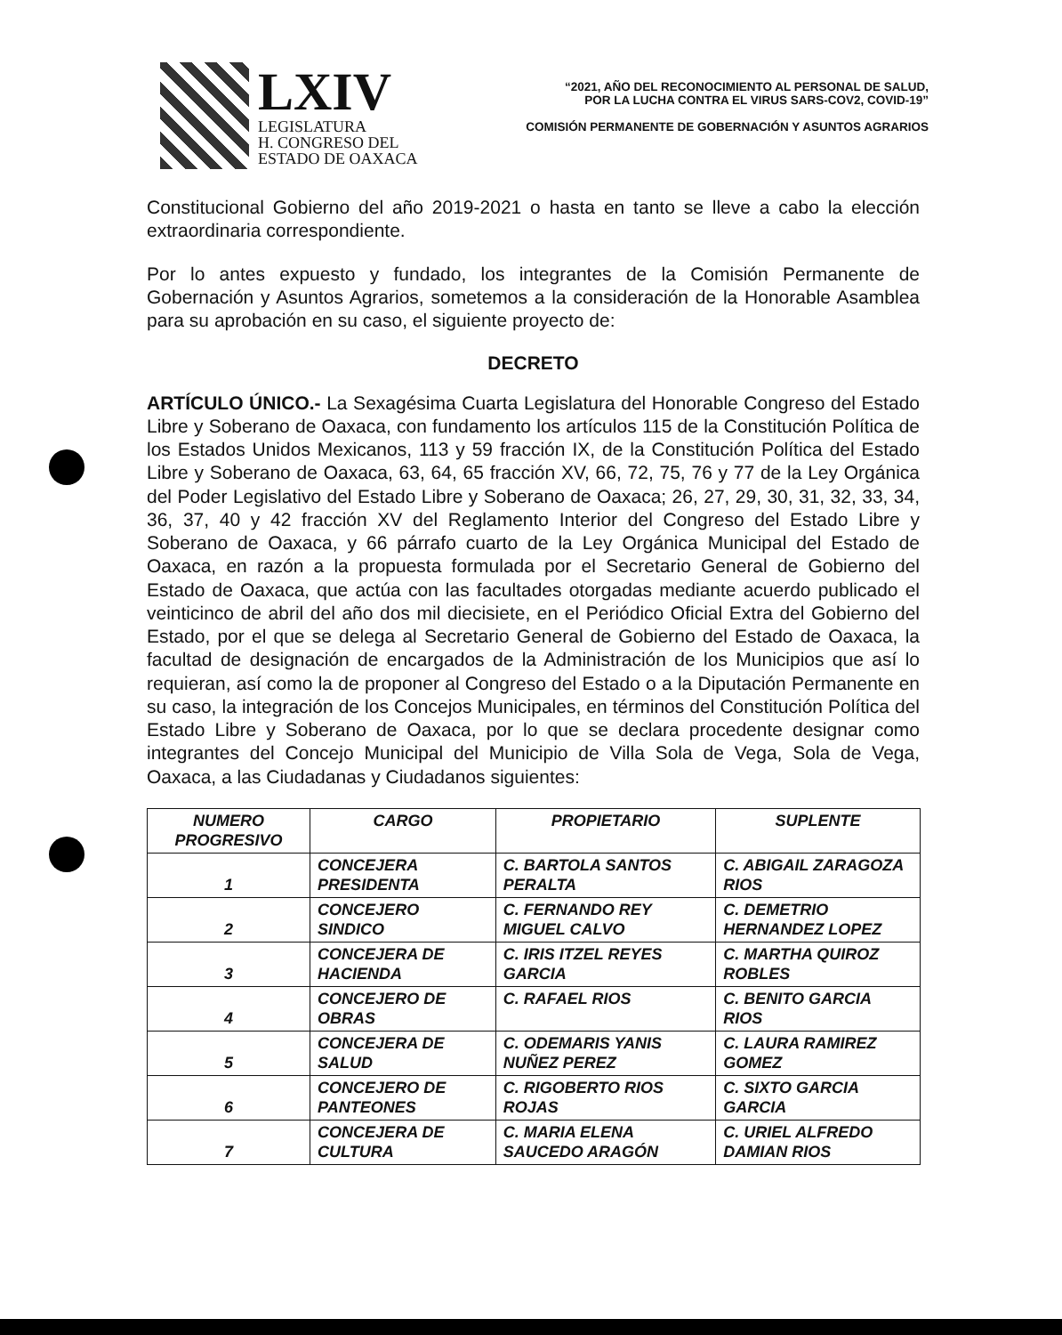LXIV
LEGISLATURA
H. CONGRESO DEL
ESTADO DE OAXACA
“2021, AÑO DEL RECONOCIMIENTO AL PERSONAL DE SALUD,
POR LA LUCHA CONTRA EL VIRUS SARS-COV2, COVID-19”
COMISIÓN PERMANENTE DE GOBERNACIÓN Y ASUNTOS AGRARIOS
Constitucional Gobierno del año 2019-2021 o hasta en tanto se lleve a cabo la elección extraordinaria correspondiente.
Por lo antes expuesto y fundado, los integrantes de la Comisión Permanente de Gobernación y Asuntos Agrarios, sometemos a la consideración de la Honorable Asamblea para su aprobación en su caso, el siguiente proyecto de:
DECRETO
ARTÍCULO ÚNICO.- La Sexagésima Cuarta Legislatura del Honorable Congreso del Estado Libre y Soberano de Oaxaca, con fundamento los artículos 115 de la Constitución Política de los Estados Unidos Mexicanos, 113 y 59 fracción IX, de la Constitución Política del Estado Libre y Soberano de Oaxaca, 63, 64, 65 fracción XV, 66, 72, 75, 76 y 77 de la Ley Orgánica del Poder Legislativo del Estado Libre y Soberano de Oaxaca; 26, 27, 29, 30, 31, 32, 33, 34, 36, 37, 40 y 42 fracción XV del Reglamento Interior del Congreso del Estado Libre y Soberano de Oaxaca, y 66 párrafo cuarto de la Ley Orgánica Municipal del Estado de Oaxaca, en razón a la propuesta formulada por el Secretario General de Gobierno del Estado de Oaxaca, que actúa con las facultades otorgadas mediante acuerdo publicado el veinticinco de abril del año dos mil diecisiete, en el Periódico Oficial Extra del Gobierno del Estado, por el que se delega al Secretario General de Gobierno del Estado de Oaxaca, la facultad de designación de encargados de la Administración de los Municipios que así lo requieran, así como la de proponer al Congreso del Estado o a la Diputación Permanente en su caso, la integración de los Concejos Municipales, en términos del Constitución Política del Estado Libre y Soberano de Oaxaca, por lo que se declara procedente designar como integrantes del Concejo Municipal del Municipio de Villa Sola de Vega, Sola de Vega, Oaxaca, a las Ciudadanas y Ciudadanos siguientes:
| NUMERO PROGRESIVO | CARGO | PROPIETARIO | SUPLENTE |
| --- | --- | --- | --- |
| 1 | CONCEJERA PRESIDENTA | C. BARTOLA SANTOS PERALTA | C. ABIGAIL ZARAGOZA RIOS |
| 2 | CONCEJERO SINDICO | C. FERNANDO REY MIGUEL CALVO | C. DEMETRIO HERNANDEZ LOPEZ |
| 3 | CONCEJERA DE HACIENDA | C. IRIS ITZEL REYES GARCIA | C. MARTHA QUIROZ ROBLES |
| 4 | CONCEJERO DE OBRAS | C. RAFAEL RIOS | C. BENITO GARCIA RIOS |
| 5 | CONCEJERA DE SALUD | C. ODEMARIS YANIS NUÑEZ PEREZ | C. LAURA RAMIREZ GOMEZ |
| 6 | CONCEJERO DE PANTEONES | C. RIGOBERTO RIOS ROJAS | C. SIXTO GARCIA GARCIA |
| 7 | CONCEJERA DE CULTURA | C. MARIA ELENA SAUCEDO ARAGÓN | C. URIEL ALFREDO DAMIAN RIOS |